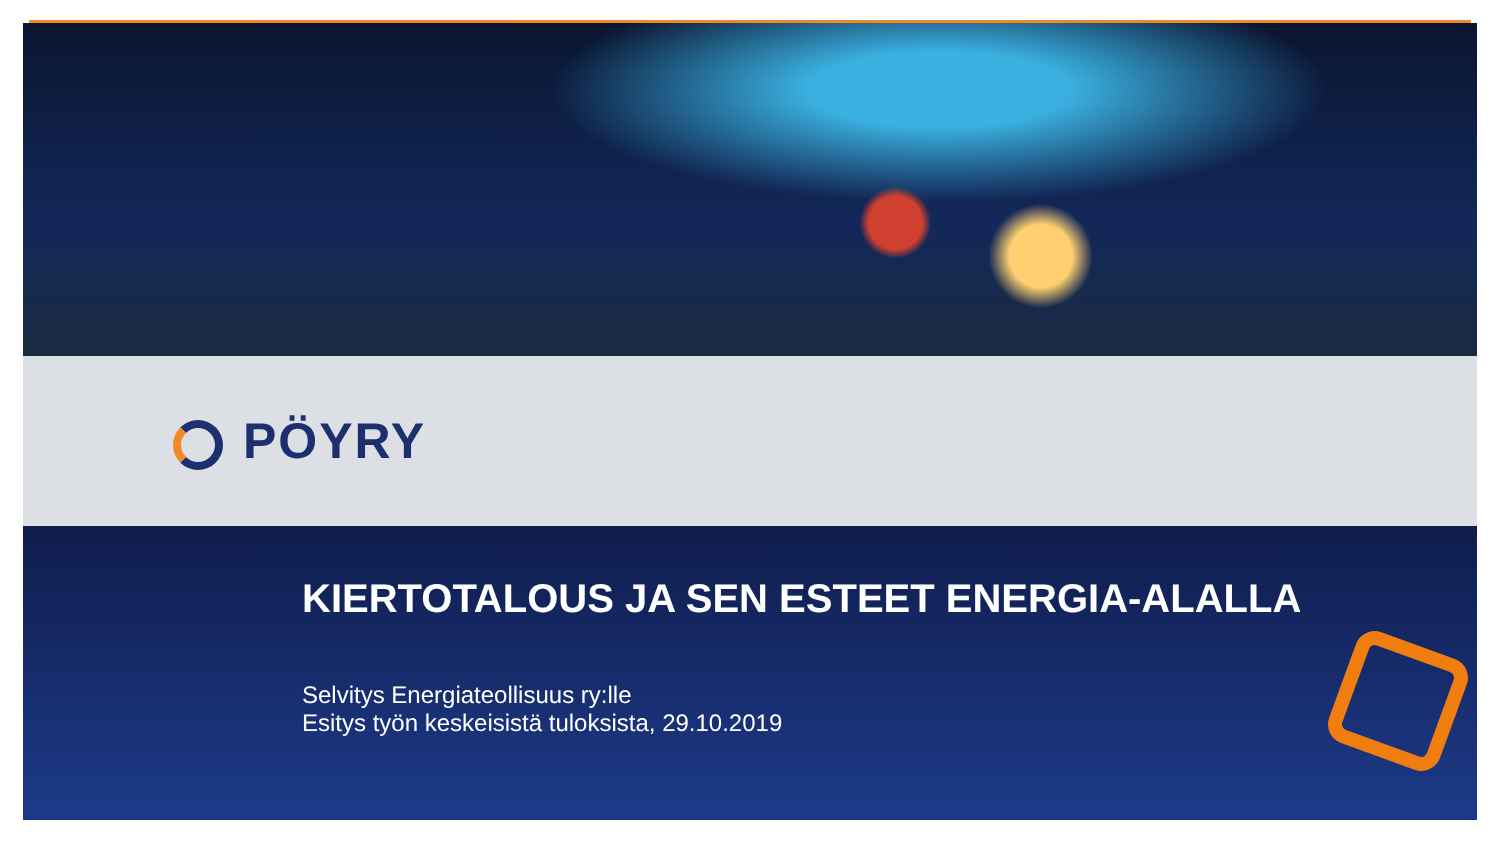PÖYRY
KIERTOTALOUS JA SEN ESTEET ENERGIA-ALALLA
Selvitys Energiateollisuus ry:lle
Esitys työn keskeisistä tuloksista, 29.10.2019